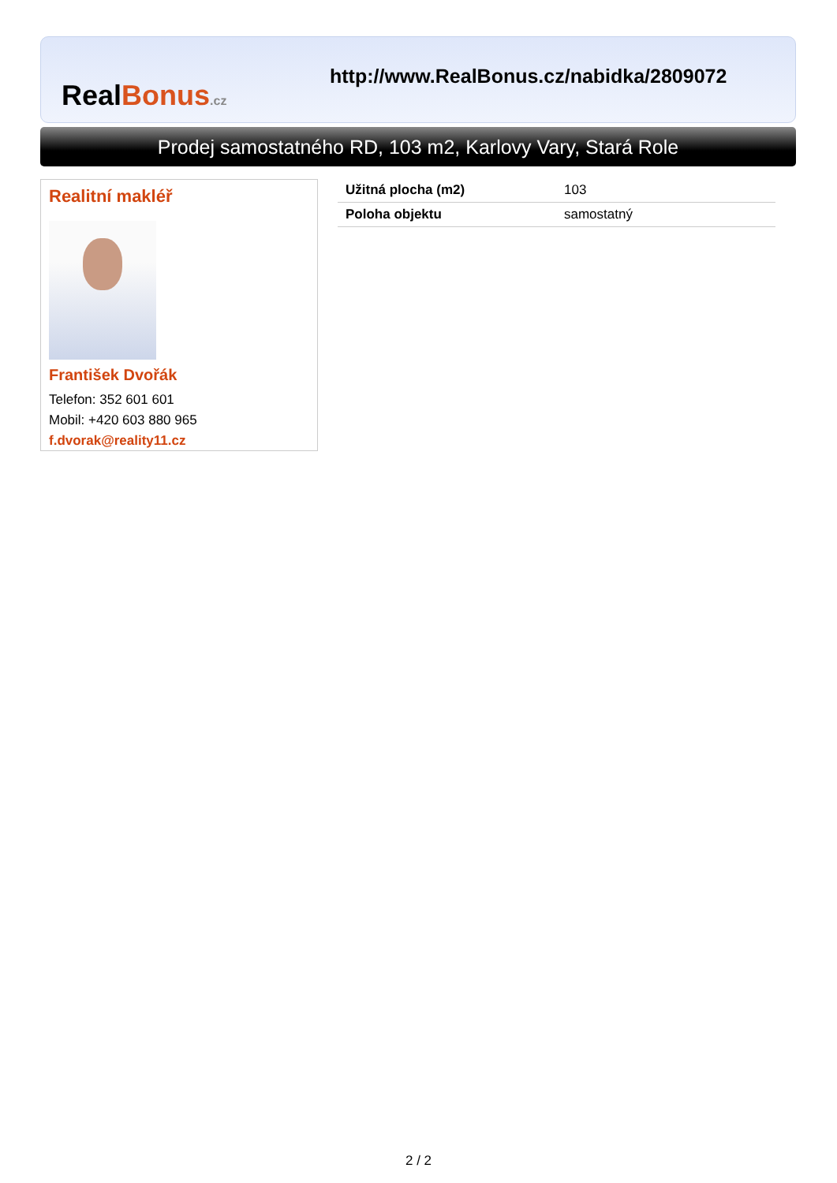Real Bonus.cz
http://www.RealBonus.cz/nabidka/2809072
Prodej samostatného RD, 103 m2, Karlovy Vary, Stará Role
Realitní makléř
František Dvořák
Telefon: 352 601 601
Mobil: +420 603 880 965
f.dvorak@reality11.cz
| Užitná plocha (m2) | 103 |
| Poloha objektu | samostatný |
2 / 2